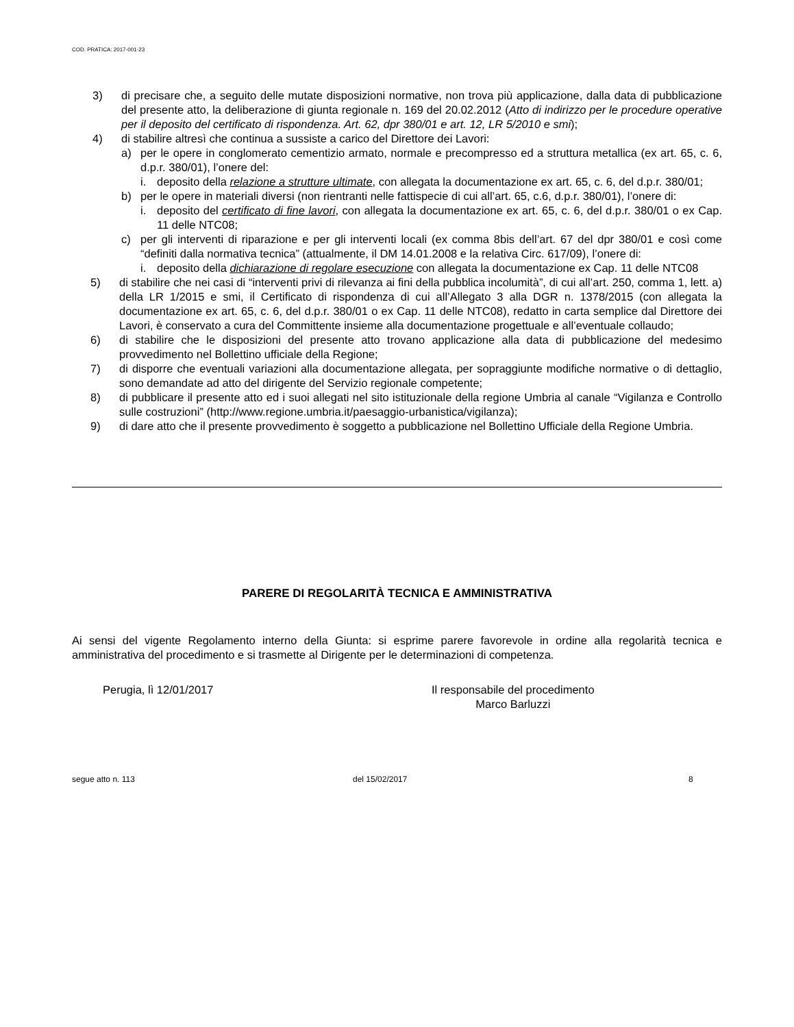COD. PRATICA: 2017-001-23
3) di precisare che, a seguito delle mutate disposizioni normative, non trova più applicazione, dalla data di pubblicazione del presente atto, la deliberazione di giunta regionale n. 169 del 20.02.2012 (Atto di indirizzo per le procedure operative per il deposito del certificato di rispondenza. Art. 62, dpr 380/01 e art. 12, LR 5/2010 e smi);
4) di stabilire altresì che continua a sussiste a carico del Direttore dei Lavori:
a) per le opere in conglomerato cementizio armato, normale e precompresso ed a struttura metallica (ex art. 65, c. 6, d.p.r. 380/01), l’onere del:
i. deposito della relazione a strutture ultimate, con allegata la documentazione ex art. 65, c. 6, del d.p.r. 380/01;
b) per le opere in materiali diversi (non rientranti nelle fattispecie di cui all’art. 65, c.6, d.p.r. 380/01), l’onere di:
i. deposito del certificato di fine lavori, con allegata la documentazione ex art. 65, c. 6, del d.p.r. 380/01 o ex Cap. 11 delle NTC08;
c) per gli interventi di riparazione e per gli interventi locali (ex comma 8bis dell’art. 67 del dpr 380/01 e così come “definiti dalla normativa tecnica” (attualmente, il DM 14.01.2008 e la relativa Circ. 617/09), l’onere di:
i. deposito della dichiarazione di regolare esecuzione con allegata la documentazione ex Cap. 11 delle NTC08
5) di stabilire che nei casi di “interventi privi di rilevanza ai fini della pubblica incolumità”, di cui all’art. 250, comma 1, lett. a) della LR 1/2015 e smi, il Certificato di rispondenza di cui all’Allegato 3 alla DGR n. 1378/2015 (con allegata la documentazione ex art. 65, c. 6, del d.p.r. 380/01 o ex Cap. 11 delle NTC08), redatto in carta semplice dal Direttore dei Lavori, è conservato a cura del Committente insieme alla documentazione progettuale e all’eventuale collaudo;
6) di stabilire che le disposizioni del presente atto trovano applicazione alla data di pubblicazione del medesimo provvedimento nel Bollettino ufficiale della Regione;
7) di disporre che eventuali variazioni alla documentazione allegata, per sopraggiunte modifiche normative o di dettaglio, sono demandate ad atto del dirigente del Servizio regionale competente;
8) di pubblicare il presente atto ed i suoi allegati nel sito istituzionale della regione Umbria al canale “Vigilanza e Controllo sulle costruzioni” (http://www.regione.umbria.it/paesaggio-urbanistica/vigilanza);
9) di dare atto che il presente provvedimento è soggetto a pubblicazione nel Bollettino Ufficiale della Regione Umbria.
PARERE DI REGOLARITÀ TECNICA E AMMINISTRATIVA
Ai sensi del vigente Regolamento interno della Giunta: si esprime parere favorevole in ordine alla regolarità tecnica e amministrativa del procedimento e si trasmette al Dirigente per le determinazioni di competenza.
Perugia, lì 12/01/2017 Il responsabile del procedimento
Marco Barluzzi
segue atto n. 113 del 15/02/2017 8